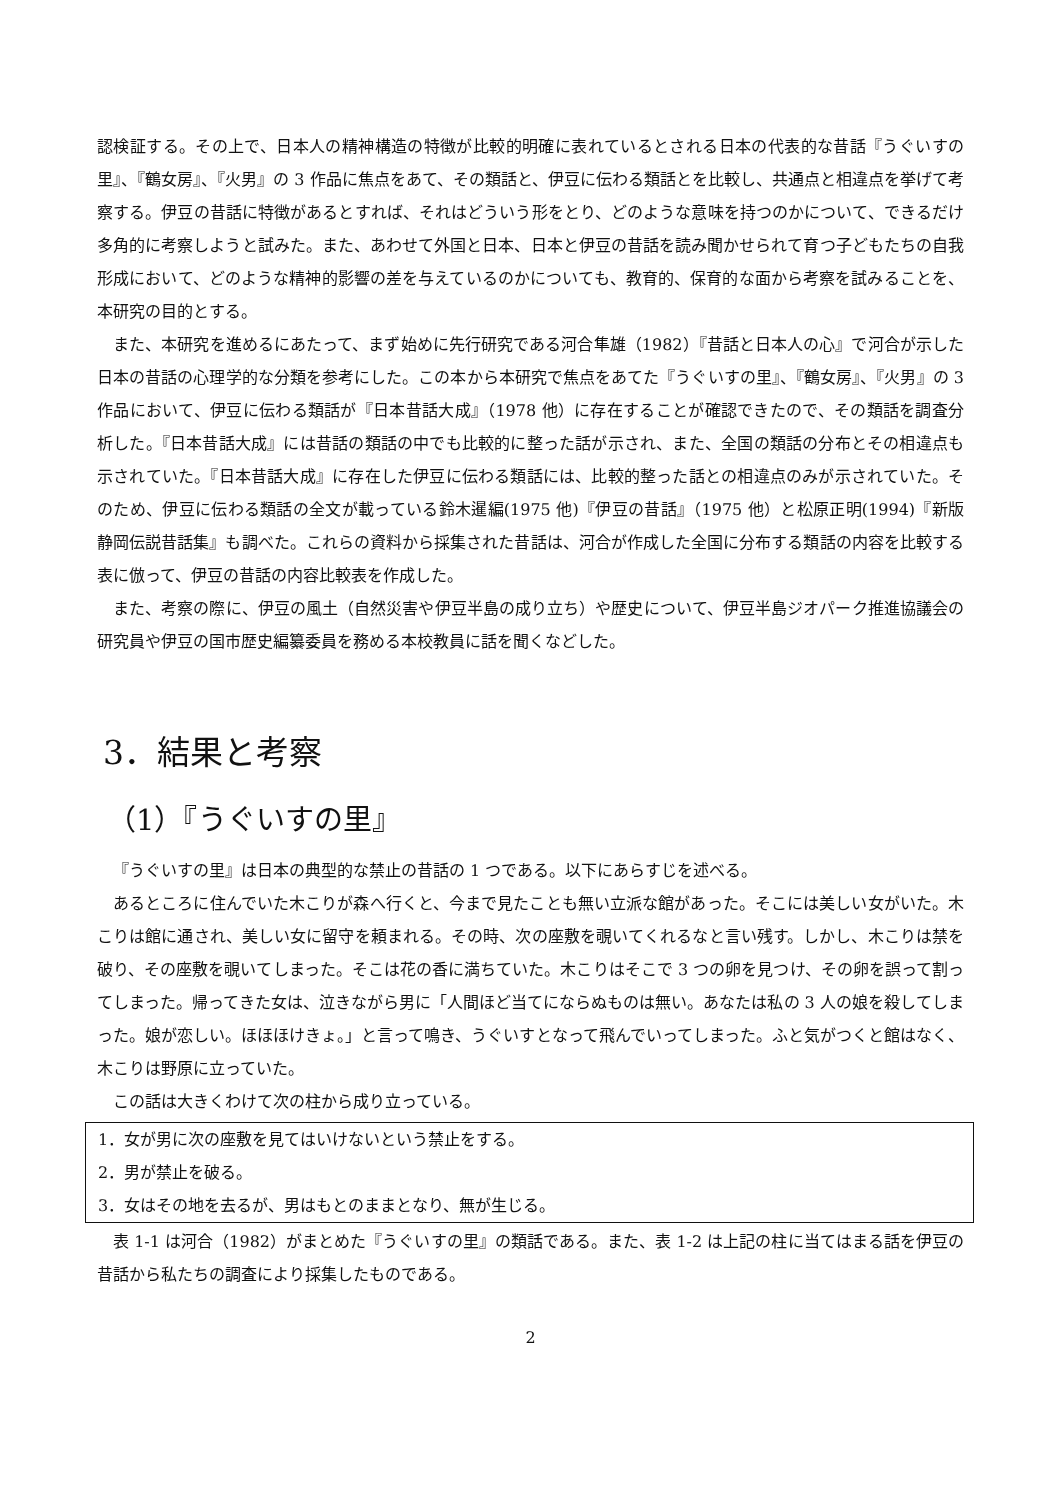認検証する。その上で、日本人の精神構造の特徴が比較的明確に表れているとされる日本の代表的な昔話『うぐいすの里』、『鶴女房』、『火男』の 3 作品に焦点をあて、その類話と、伊豆に伝わる類話とを比較し、共通点と相違点を挙げて考察する。伊豆の昔話に特徴があるとすれば、それはどういう形をとり、どのような意味を持つのかについて、できるだけ多角的に考察しようと試みた。また、あわせて外国と日本、日本と伊豆の昔話を読み聞かせられて育つ子どもたちの自我形成において、どのような精神的影響の差を与えているのかについても、教育的、保育的な面から考察を試みることを、本研究の目的とする。
また、本研究を進めるにあたって、まず始めに先行研究である河合隼雄（1982）『昔話と日本人の心』で河合が示した日本の昔話の心理学的な分類を参考にした。この本から本研究で焦点をあてた『うぐいすの里』、『鶴女房』、『火男』の 3 作品において、伊豆に伝わる類話が『日本昔話大成』（1978 他）に存在することが確認できたので、その類話を調査分析した。『日本昔話大成』には昔話の類話の中でも比較的に整った話が示され、また、全国の類話の分布とその相違点も示されていた。『日本昔話大成』に存在した伊豆に伝わる類話には、比較的整った話との相違点のみが示されていた。そのため、伊豆に伝わる類話の全文が載っている鈴木暹編(1975 他)『伊豆の昔話』（1975 他）と松原正明(1994)『新版　静岡伝説昔話集』も調べた。これらの資料から採集された昔話は、河合が作成した全国に分布する類話の内容を比較する表に倣って、伊豆の昔話の内容比較表を作成した。
また、考察の際に、伊豆の風土（自然災害や伊豆半島の成り立ち）や歴史について、伊豆半島ジオパーク推進協議会の研究員や伊豆の国市歴史編纂委員を務める本校教員に話を聞くなどした。
3．結果と考察
（1）『うぐいすの里』
『うぐいすの里』は日本の典型的な禁止の昔話の 1 つである。以下にあらすじを述べる。
あるところに住んでいた木こりが森へ行くと、今まで見たことも無い立派な館があった。そこには美しい女がいた。木こりは館に通され、美しい女に留守を頼まれる。その時、次の座敷を覗いてくれるなと言い残す。しかし、木こりは禁を破り、その座敷を覗いてしまった。そこは花の香に満ちていた。木こりはそこで 3 つの卵を見つけ、その卵を誤って割ってしまった。帰ってきた女は、泣きながら男に「人間ほど当てにならぬものは無い。あなたは私の 3 人の娘を殺してしまった。娘が恋しい。ほほほけきょ。」と言って鳴き、うぐいすとなって飛んでいってしまった。ふと気がつくと館はなく、木こりは野原に立っていた。
この話は大きくわけて次の柱から成り立っている。
1．女が男に次の座敷を見てはいけないという禁止をする。
2．男が禁止を破る。
3．女はその地を去るが、男はもとのままとなり、無が生じる。
表 1-1 は河合（1982）がまとめた『うぐいすの里』の類話である。また、表 1-2 は上記の柱に当てはまる話を伊豆の昔話から私たちの調査により採集したものである。
2